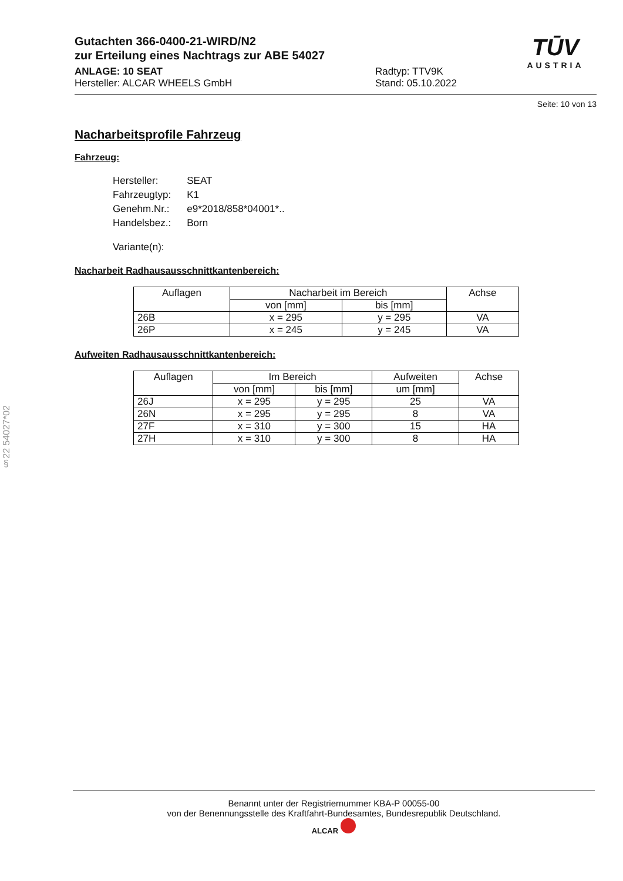Gutachten 366-0400-21-WIRD/N2
zur Erteilung eines Nachtrags zur ABE 54027
ANLAGE: 10 SEAT
Hersteller: ALCAR WHEELS GmbH
Radtyp: TTV9K
Stand: 05.10.2022
TŪV
AUSTRIA
Seite: 10 von 13
Nacharbeitsprofile Fahrzeug
Fahrzeug:
| Hersteller: | SEAT |
| Fahrzeugtyp: | K1 |
| Genehm.Nr.: | e9*2018/858*04001*.. |
| Handelsbez.: | Born |
| Variante(n): | |
Nacharbeit Radhausausschnittkantenbereich:
| Auflagen | Nacharbeit im Bereich | | Achse |
| --- | --- | --- | --- |
| | von [mm] | bis [mm] | |
| 26B | x = 295 | y = 295 | VA |
| 26P | x = 245 | y = 245 | VA |
Aufweiten Radhausausschnittkantenbereich:
| Auflagen | Im Bereich | | Aufweiten | Achse |
| --- | --- | --- | --- | --- |
| | von [mm] | bis [mm] | um [mm] | |
| 26J | x = 295 | y = 295 | 25 | VA |
| 26N | x = 295 | y = 295 | 8 | VA |
| 27F | x = 310 | y = 300 | 15 | HA |
| 27H | x = 310 | y = 300 | 8 | HA |
§22 54027*02
Benannt unter der Registriernummer KBA-P 00055-00
von der Benennungsstelle des Kraftfahrt-Bundesamtes, Bundesrepublik Deutschland.
ALCAR